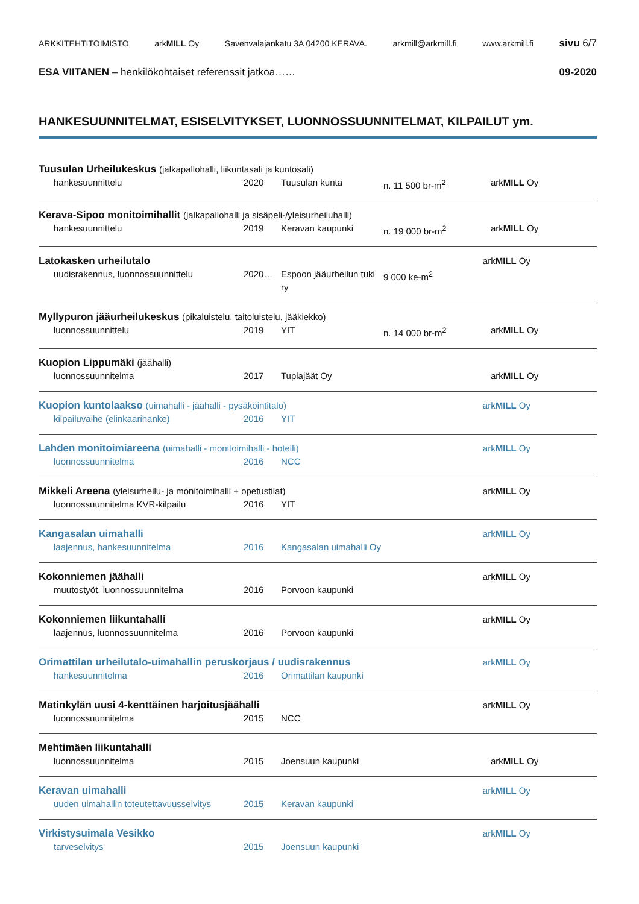ARKKITEHTITOIMISTO arkMILL Oy Savenvalajankatu 3A 04200 KERAVA. arkmill@arkmill.fi www.arkmill.fi sivu 6/7
ESA VIITANEN – henkilökohtaiset referenssit jatkoa…… 09-2020
HANKESUUNNITELMAT, ESISELVITYKSET, LUONNOSSUUNNITELMAT, KILPAILUT ym.
Tuusulan Urheilukeskus (jalkapallohalli, liikuntasali ja kuntosali)
hankesuunnittelu
2020
Tuusulan kunta
n. 11 500 br-m<sup>2</sup>
arkMILL Oy
Kerava-Sipoo monitoimihallit (jalkapallohalli ja sisäpeli-/yleisurheiluhalli)
hankesuunnittelu
2019
Keravan kaupunki
n. 19 000 br-m<sup>2</sup>
arkMILL Oy
Latokasken urheilutalo arkMILL Oy
uudisrakennus, luonnossuunnittelu
2020…
Espoon jääurheilun tuki ry
9 000 ke-m<sup>2</sup>
Myllypuron jääurheilukeskus (pikaluistelu, taitoluistelu, jääkiekko)
luonnossuunnittelu
2019
YIT
n. 14 000 br-m<sup>2</sup>
arkMILL Oy
Kuopion Lippumäki (jäähalli)
luonnossuunnitelma
2017
Tuplajäät Oy
arkMILL Oy
Kuopion kuntolaakso (uimahalli - jäähalli - pysäköintitalo) arkMILL Oy
kilpailuvaihe (elinkaarihanke)
2016
YIT
Lahden monitoimiareena (uimahalli - monitoimihalli - hotelli) arkMILL Oy
luonnossuunnitelma
2016
NCC
Mikkeli Areena (yleisurheilu- ja monitoimihalli + opetustilat) arkMILL Oy
luonnossuunnitelma KVR-kilpailu
2016
YIT
Kangasalan uimahalli arkMILL Oy
laajennus, hankesuunnitelma
2016
Kangasalan uimahalli Oy
Kokonniemen jäähalli arkMILL Oy
muutostyöt, luonnossuunnitelma
2016
Porvoon kaupunki
Kokonniemen liikuntahalli arkMILL Oy
laajennus, luonnossuunnitelma
2016
Porvoon kaupunki
Orimattilan urheilutalo-uimahallin peruskorjaus / uudisrakennus arkMILL Oy
hankesuunnitelma
2016
Orimattilan kaupunki
Matinkylän uusi 4-kenttäinen harjoitusjäähalli arkMILL Oy
luonnossuunnitelma
2015
NCC
Mehtimäen liikuntahalli
luonnossuunnitelma
2015
Joensuun kaupunki
arkMILL Oy
Keravan uimahalli arkMILL Oy
uuden uimahallin toteutettavuusselvitys
2015
Keravan kaupunki
Virkistysuimala Vesikko arkMILL Oy
tarveselvitys
2015
Joensuun kaupunki